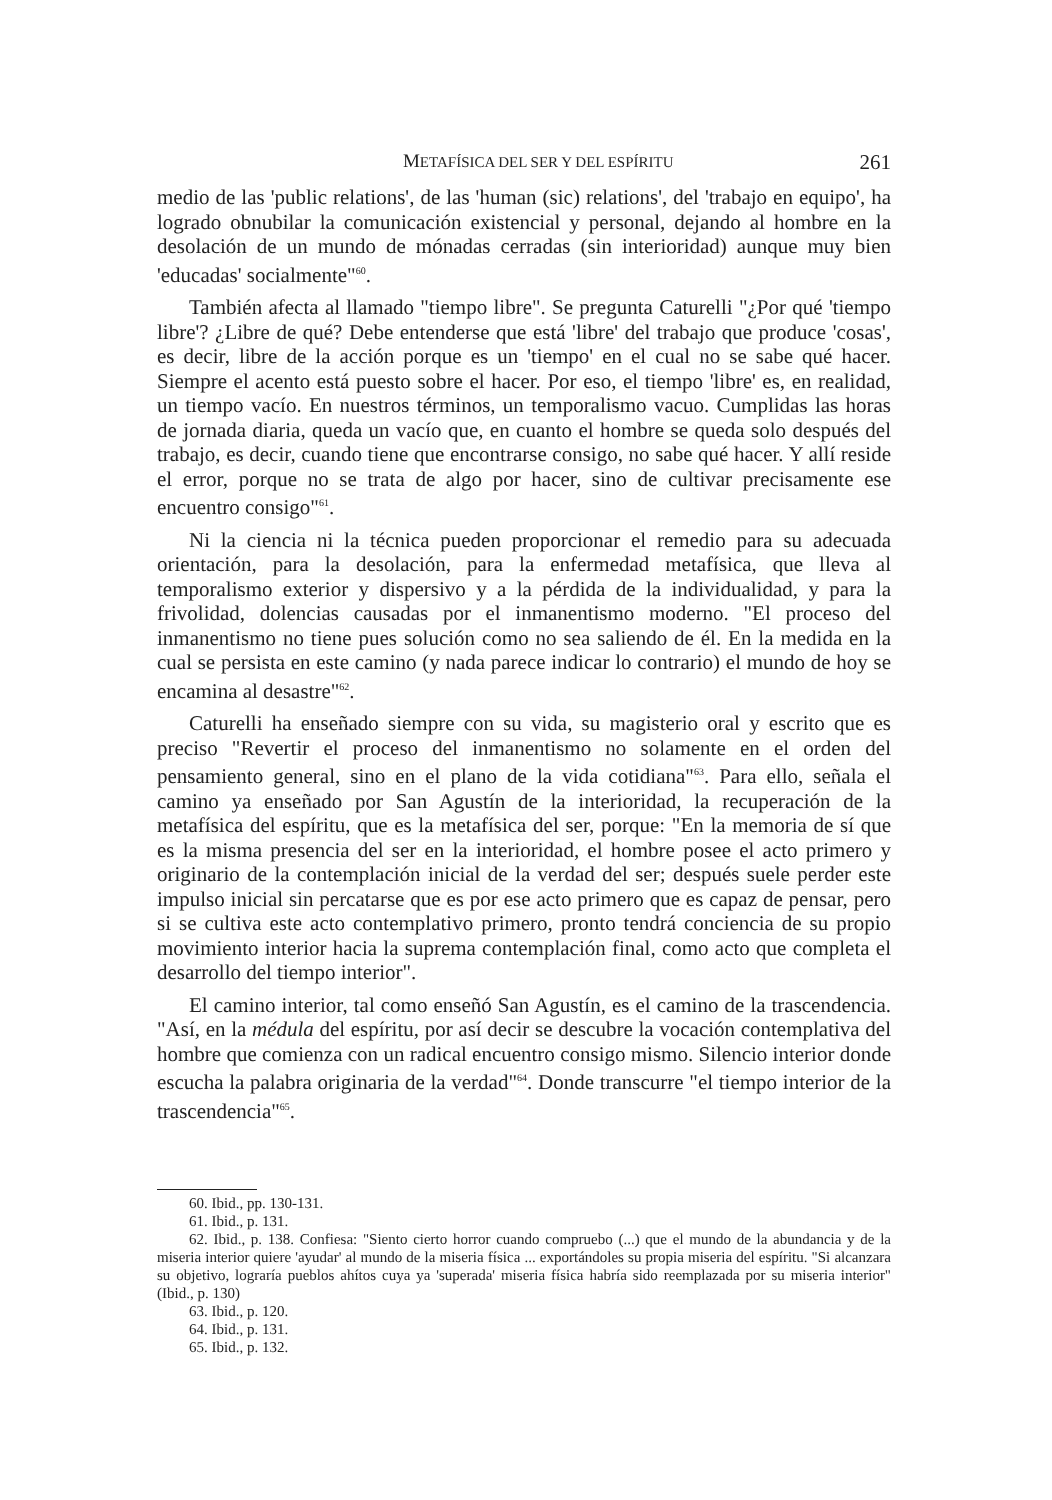METAFÍSICA DEL SER Y DEL ESPÍRITU 261
medio de las 'public relations', de las 'human (sic) relations', del 'trabajo en equipo', ha logrado obnubilar la comunicación existencial y personal, dejando al hombre en la desolación de un mundo de mónadas cerradas (sin interioridad) aunque muy bien 'educadas' socialmente"<sup>60</sup>.
También afecta al llamado "tiempo libre". Se pregunta Caturelli "¿Por qué 'tiempo libre'? ¿Libre de qué? Debe entenderse que está 'libre' del trabajo que produce 'cosas', es decir, libre de la acción porque es un 'tiempo' en el cual no se sabe qué hacer. Siempre el acento está puesto sobre el hacer. Por eso, el tiempo 'libre' es, en realidad, un tiempo vacío. En nuestros términos, un temporalismo vacuo. Cumplidas las horas de jornada diaria, queda un vacío que, en cuanto el hombre se queda solo después del trabajo, es decir, cuando tiene que encontrarse consigo, no sabe qué hacer. Y allí reside el error, porque no se trata de algo por hacer, sino de cultivar precisamente ese encuentro consigo"<sup>61</sup>.
Ni la ciencia ni la técnica pueden proporcionar el remedio para su adecuada orientación, para la desolación, para la enfermedad metafísica, que lleva al temporalismo exterior y dispersivo y a la pérdida de la individualidad, y para la frivolidad, dolencias causadas por el inmanentismo moderno. "El proceso del inmanentismo no tiene pues solución como no sea saliendo de él. En la medida en la cual se persista en este camino (y nada parece indicar lo contrario) el mundo de hoy se encamina al desastre"<sup>62</sup>.
Caturelli ha enseñado siempre con su vida, su magisterio oral y escrito que es preciso "Revertir el proceso del inmanentismo no solamente en el orden del pensamiento general, sino en el plano de la vida cotidiana"<sup>63</sup>. Para ello, señala el camino ya enseñado por San Agustín de la interioridad, la recuperación de la metafísica del espíritu, que es la metafísica del ser, porque: "En la memoria de sí que es la misma presencia del ser en la interioridad, el hombre posee el acto primero y originario de la contemplación inicial de la verdad del ser; después suele perder este impulso inicial sin percatarse que es por ese acto primero que es capaz de pensar, pero si se cultiva este acto contemplativo primero, pronto tendrá conciencia de su propio movimiento interior hacia la suprema contemplación final, como acto que completa el desarrollo del tiempo interior".
El camino interior, tal como enseñó San Agustín, es el camino de la trascendencia. "Así, en la médula del espíritu, por así decir se descubre la vocación contemplativa del hombre que comienza con un radical encuentro consigo mismo. Silencio interior donde escucha la palabra originaria de la verdad"<sup>64</sup>. Donde transcurre "el tiempo interior de la trascendencia"<sup>65</sup>.
60. Ibid., pp. 130-131.
61. Ibid., p. 131.
62. Ibid., p. 138. Confiesa: "Siento cierto horror cuando compruebo (...) que el mundo de la abundancia y de la miseria interior quiere 'ayudar' al mundo de la miseria física ... exportándoles su propia miseria del espíritu. "Si alcanzara su objetivo, lograría pueblos ahítos cuya ya 'superada' miseria física habría sido reemplazada por su miseria interior" (Ibid., p. 130)
63. Ibid., p. 120.
64. Ibid., p. 131.
65. Ibid., p. 132.